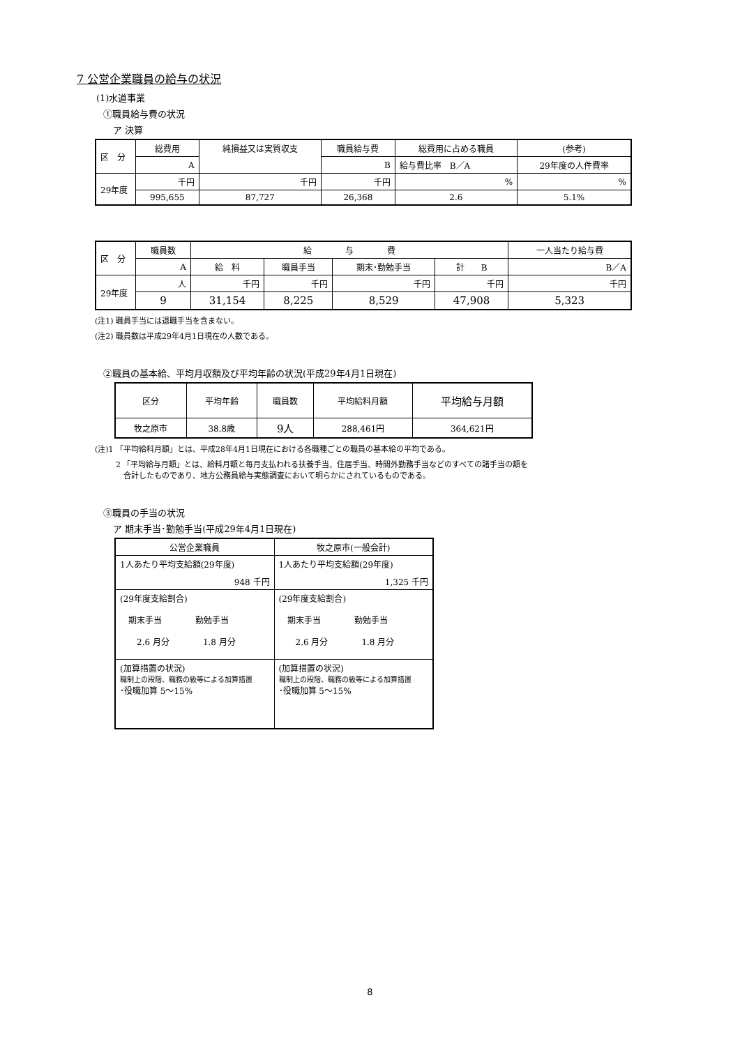7 公営企業職員の給与の状況
(1)水道事業
①職員給与費の状況
ア 決算
| 区 分 | 総費用 | 純損益又は実質収支 | 職員給与費 | 総費用に占める職員 | (参考) |
| | A | | B | 給与費比率 B／A | 29年度の人件費率 |
| 29年度 | 千円 | 千円 | 千円 | % | % |
| | 995,655 | 87,727 | 26,368 | 2.6 | 5.1% |
| 区 分 | 職員数 | 給 与 費 | | | | 一人当たり給与費 |
| | A | 給 料 | 職員手当 | 期末･勤勉手当 | 計 B | B／A |
| 29年度 | 人 | 千円 | 千円 | 千円 | 千円 | 千円 |
| | 9 | 31,154 | 8,225 | 8,529 | 47,908 | 5,323 |
(注1) 職員手当には退職手当を含まない。
(注2) 職員数は平成29年4月1日現在の人数である。
②職員の基本給、平均月収額及び平均年齢の状況(平成29年4月1日現在)
| 区分 | 平均年齢 | 職員数 | 平均給料月額 | 平均給与月額 |
| 牧之原市 | 38.8歳 | 9人 | 288,461円 | 364,621円 |
(注)1 「平均給料月額」とは、平成28年4月1日現在における各職種ごとの職員の基本給の平均である。
2 「平均給与月額」とは、給料月額と毎月支払われる扶養手当、住居手当、時間外勤務手当などのすべての諸手当の額を
　合計したものであり、地方公務員給与実態調査において明らかにされているものである。
③職員の手当の状況
ア 期末手当･勤勉手当(平成29年4月1日現在)
| 公営企業職員 | 牧之原市(一般会計) |
| 1人あたり平均支給額(29年度) 948 千円 | 1人あたり平均支給額(29年度) 1,325 千円 |
| (29年度支給割合) 期末手当 勤勉手当 2.6 月分 1.8 月分 | (29年度支給割合) 期末手当 勤勉手当 2.6 月分 1.8 月分 |
| (加算措置の状況) 職制上の段階、職務の級等による加算措置 ･役職加算 5～15% | (加算措置の状況) 職制上の段階、職務の級等による加算措置 ･役職加算 5～15% |
8